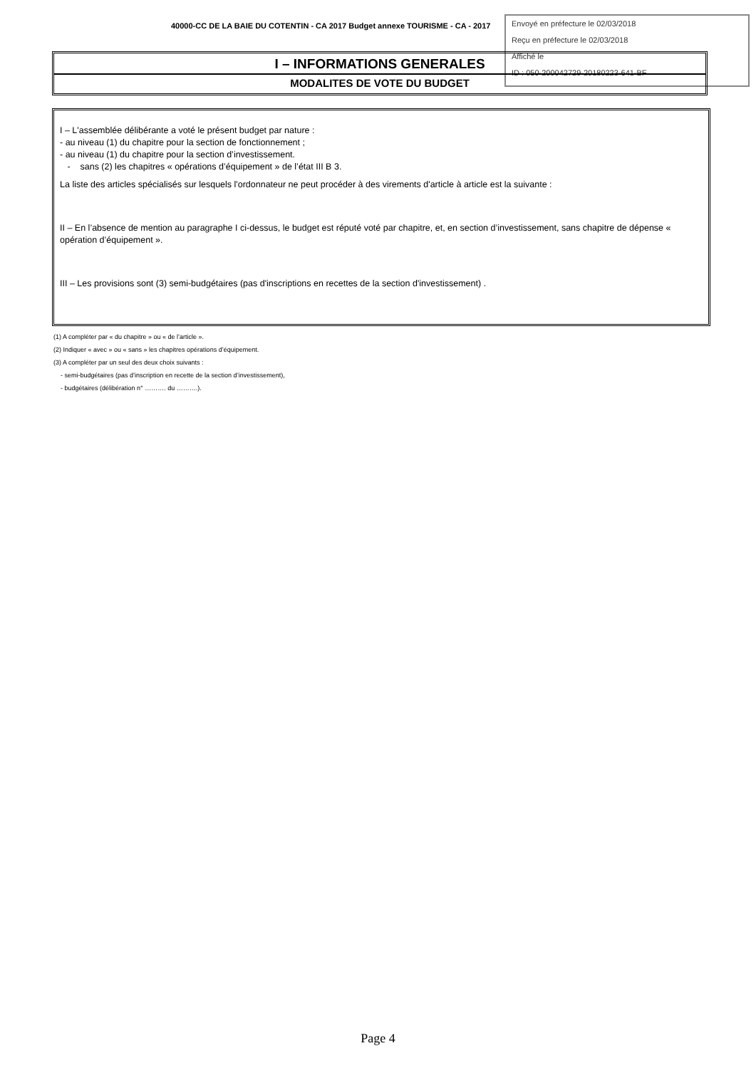40000-CC DE LA BAIE DU COTENTIN - CA 2017 Budget annexe TOURISME - CA - 2017
Envoyé en préfecture le 02/03/2018
Reçu en préfecture le 02/03/2018
Affiché le
ID : 050-200042729-20180223-641-BF
I – INFORMATIONS GENERALES
MODALITES DE VOTE DU BUDGET
I – L'assemblée délibérante a voté le présent budget par nature :
- au niveau (1) du chapitre pour la section de fonctionnement ;
- au niveau (1) du chapitre pour la section d’investissement.
- sans (2) les chapitres « opérations d’équipement » de l’état III B 3.
La liste des articles spécialisés sur lesquels l'ordonnateur ne peut procéder à des virements d'article à article est la suivante :
II – En l’absence de mention au paragraphe I ci-dessus, le budget est réputé voté par chapitre, et, en section d’investissement, sans chapitre de dépense « opération d’équipement ».
III – Les provisions sont (3) semi-budgétaires (pas d'inscriptions en recettes de la section d'investissement) .
(1) A compléter par « du chapitre » ou « de l’article ».
(2) Indiquer « avec » ou « sans » les chapitres opérations d’équipement.
(3) A compléter par un seul des deux choix suivants :
- semi-budgétaires (pas d’inscription en recette de la section d’investissement),
- budgétaires (délibération n° ………. du ……….).
Page 4